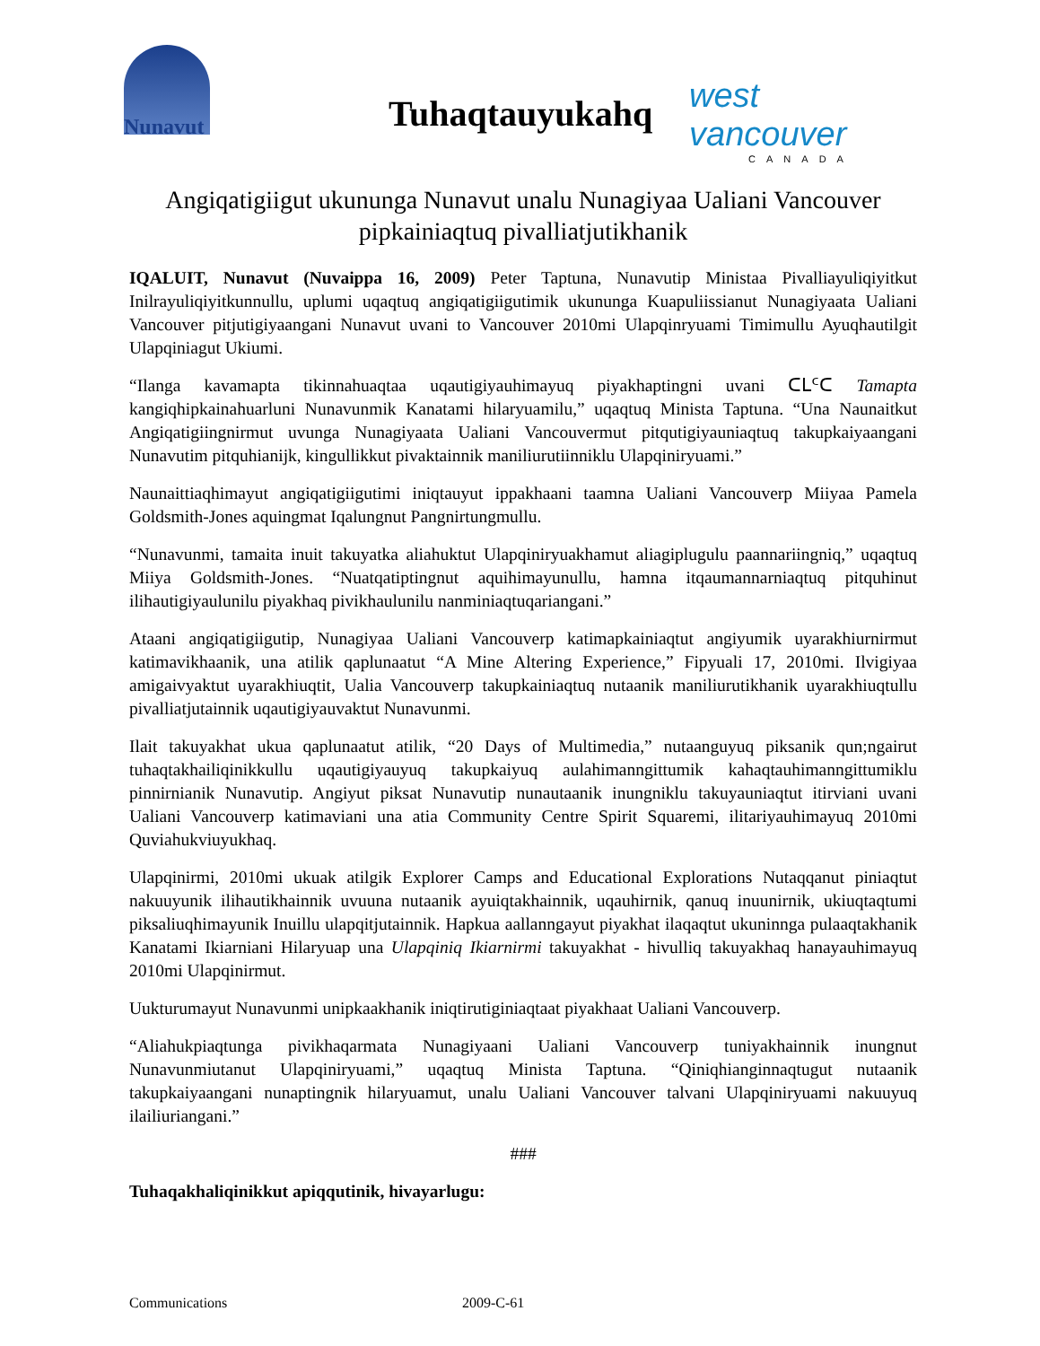Nunavut
Tuhaqtauyukahq west vancouver
CANADA
Angiqatigiigut ukununga Nunavut unalu Nunagiyaa Ualiani Vancouver pipkainiaqtuq pivalliatjutikhanik
IQALUIT, Nunavut (Nuvaippa 16, 2009) Peter Taptuna, Nunavutip Ministaa Pivalliayuliqiyitkut Inilrayuliqiyitkunnullu, uplumi uqaqtuq angiqatigiigutimik ukununga Kuapuliissianut Nunagiyaata Ualiani Vancouver pitjutigiyaangani Nunavut uvani to Vancouver 2010mi Ulapqinryuami Timimullu Ayuqhautilgit Ulapqiniagut Ukiumi.
“Ilanga kavamapta tikinnahuaqtaa uqautigiyauhimayuq piyakhaptingni uvani ᑕᒪᑦᑕ Tamapta kangiqhipkainahuarluni Nunavunmik Kanatami hilaryuamilu,” uqaqtuq Minista Taptuna. “Una Naunaitkut Angiqatigiingnirmut uvunga Nunagiyaata Ualiani Vancouvermut pitqutigiyauniaqtuq takupkaiyaangani Nunavutim pitquhianijk, kingullikkut pivaktainnik maniliurutiinniklu Ulapqiniryuami.”
Naunaittiaqhimayut angiqatigiigutimi iniqtauyut ippakhaani taamna Ualiani Vancouverp Miiyaa Pamela Goldsmith-Jones aquingmat Iqalungnut Pangnirtungmullu.
“Nunavunmi, tamaita inuit takuyatka aliahuktut Ulapqiniryuakhamut aliagiplugulu paannariingniq,” uqaqtuq Miiya Goldsmith-Jones. “Nuatqatiptingnut aquihimayunullu, hamna itqaumannarniaqtuq pitquhinut ilihautigiyaulunilu piyakhaq pivikhaulunilu nanminiaqtuqariangani.”
Ataani angiqatigiigutip, Nunagiyaa Ualiani Vancouverp katimapkainiaqtut angiyumik uyarakhiurnirmut katimavikhaanik, una atilik qaplunaatut “A Mine Altering Experience,” Fipyuali 17, 2010mi. Ilvigiyaa amigaivyaktut uyarakhiuqtit, Ualia Vancouverp takupkainiaqtuq nutaanik maniliurutikhanik uyarakhiuqtullu pivalliatjutainnik uqautigiyauvaktut Nunavunmi.
Ilait takuyakhat ukua qaplunaatut atilik, “20 Days of Multimedia,” nutaanguyuq piksanik qun;ngairut tuhaqtakhailiqinikkullu uqautigiyauyuq takupkaiyuq aulahimanngittumik kahaqtauhimanngittumiklu pinnirnianik Nunavutip. Angiyut piksat Nunavutip nunautaanik inungniklu takuyauniaqtut itirviani uvani Ualiani Vancouverp katimaviani una atia Community Centre Spirit Squaremi, ilitariyauhimayuq 2010mi Quviahukviuyukhaq.
Ulapqinirmi, 2010mi ukuak atilgik Explorer Camps and Educational Explorations Nutaqqanut piniaqtut nakuuyunik ilihautikhainnik uvuuna nutaanik ayuiqtakhainnik, uqauhirnik, qanuq inuunirnik, ukiuqtaqtumi piksaliuqhimayunik Inuillu ulapqitjutainnik. Hapkua aallanngayut piyakhat ilaqaqtut ukuninnga pulaaqtakhanik Kanatami Ikiarniani Hilaryuap una Ulapqiniq Ikiarnirmi takuyakhat - hivulliq takuyakhaq hanayauhimayuq 2010mi Ulapqinirmut.
Uukturumayut Nunavunmi unipkaakhanik iniqtirutiginiaqtaat piyakhaat Ualiani Vancouverp.
“Aliahukpiaqtunga pivikhaqarmata Nunagiyaani Ualiani Vancouverp tuniyakhainnik inungnut Nunavunmiutanut Ulapqiniryuami,” uqaqtuq Minista Taptuna. “Qiniqhianginnaqtugut nutaanik takupkaiyaangani nunaptingnik hilaryuamut, unalu Ualiani Vancouver talvani Ulapqiniryuami nakuuyuq ilailiuriangani.”
###
Tuhaqakhaliqinikkut apiqqutinik, hivayarlugu:
Communications 2009-C-61